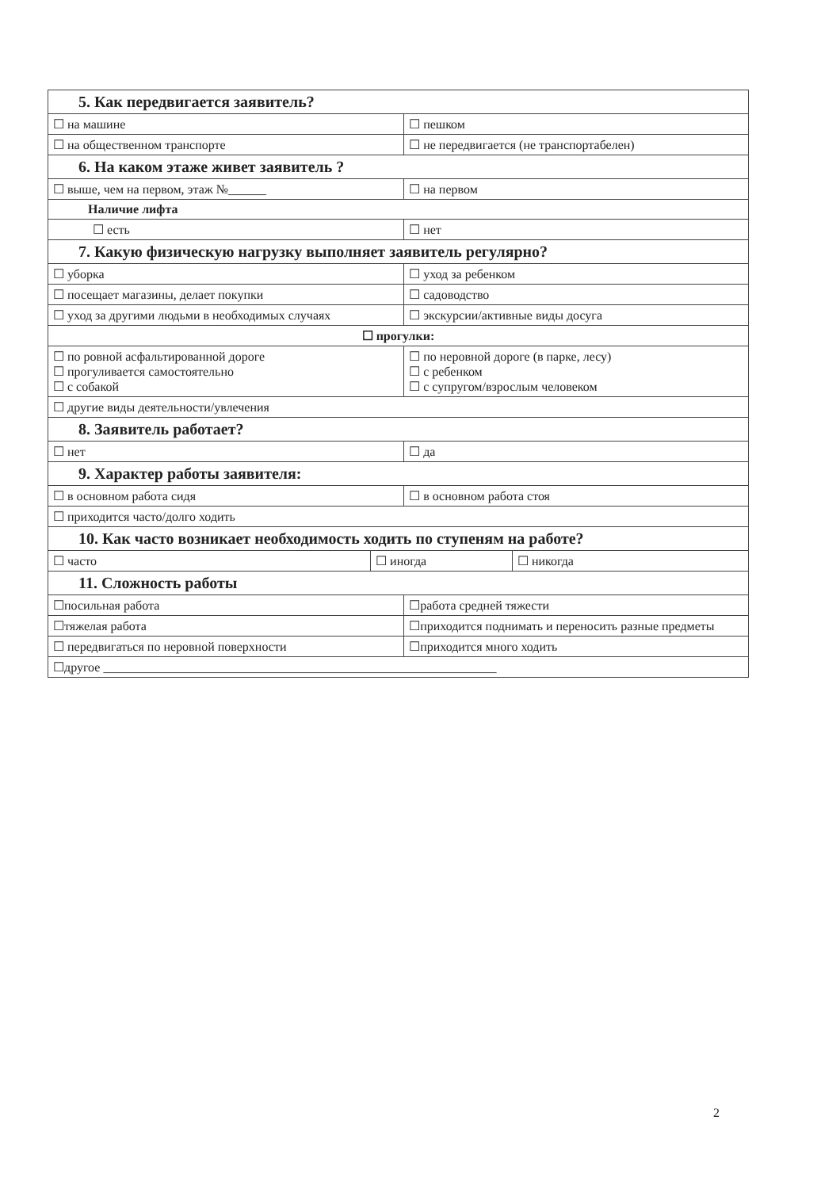| 5. Как передвигается заявитель? | | | |
| ☐ на машине | | ☐ пешком | |
| ☐ на общественном транспорте | | ☐ не передвигается (не транспортабелен) | |
| 6. На каком этаже живет заявитель ? | | | |
| ☐ выше, чем на первом, этаж №______ | | ☐ на первом | |
| Наличие лифта | | | |
| ☐ есть | | ☐ нет | |
| 7. Какую физическую нагрузку выполняет заявитель регулярно? | | | |
| ☐ уборка | | ☐ уход за ребенком | |
| ☐ посещает магазины, делает покупки | | ☐ садоводство | |
| ☐ уход за другими людьми в необходимых случаях | | ☐ экскурсии/активные виды досуга | |
| ☐ прогулки: | | | |
| ☐ по ровной асфальтированной дороге ☐ прогуливается самостоятельно ☐ с собакой | | ☐ по неровной дороге (в парке, лесу) ☐ с ребенком ☐ с супругом/взрослым человеком | |
| ☐ другие виды деятельности/увлечения | | | |
| 8. Заявитель работает? | | | |
| ☐ нет | | ☐ да | |
| 9. Характер работы заявителя: | | | |
| ☐ в основном работа сидя | | ☐ в основном работа стоя | |
| ☐ приходится часто/долго ходить | | | |
| 10. Как часто возникает необходимость ходить по ступеням на работе? | | | |
| ☐ часто | ☐ иногда | | ☐ никогда |
| 11. Сложность работы | | | |
| ☐посильная работа | | ☐работа средней тяжести | |
| ☐тяжелая работа | | ☐приходится поднимать и переносить разные предметы | |
| ☐ передвигаться по неровной поверхности | | ☐приходится много ходить | |
| ☐другое ______________________________________________________________ | | | |
2